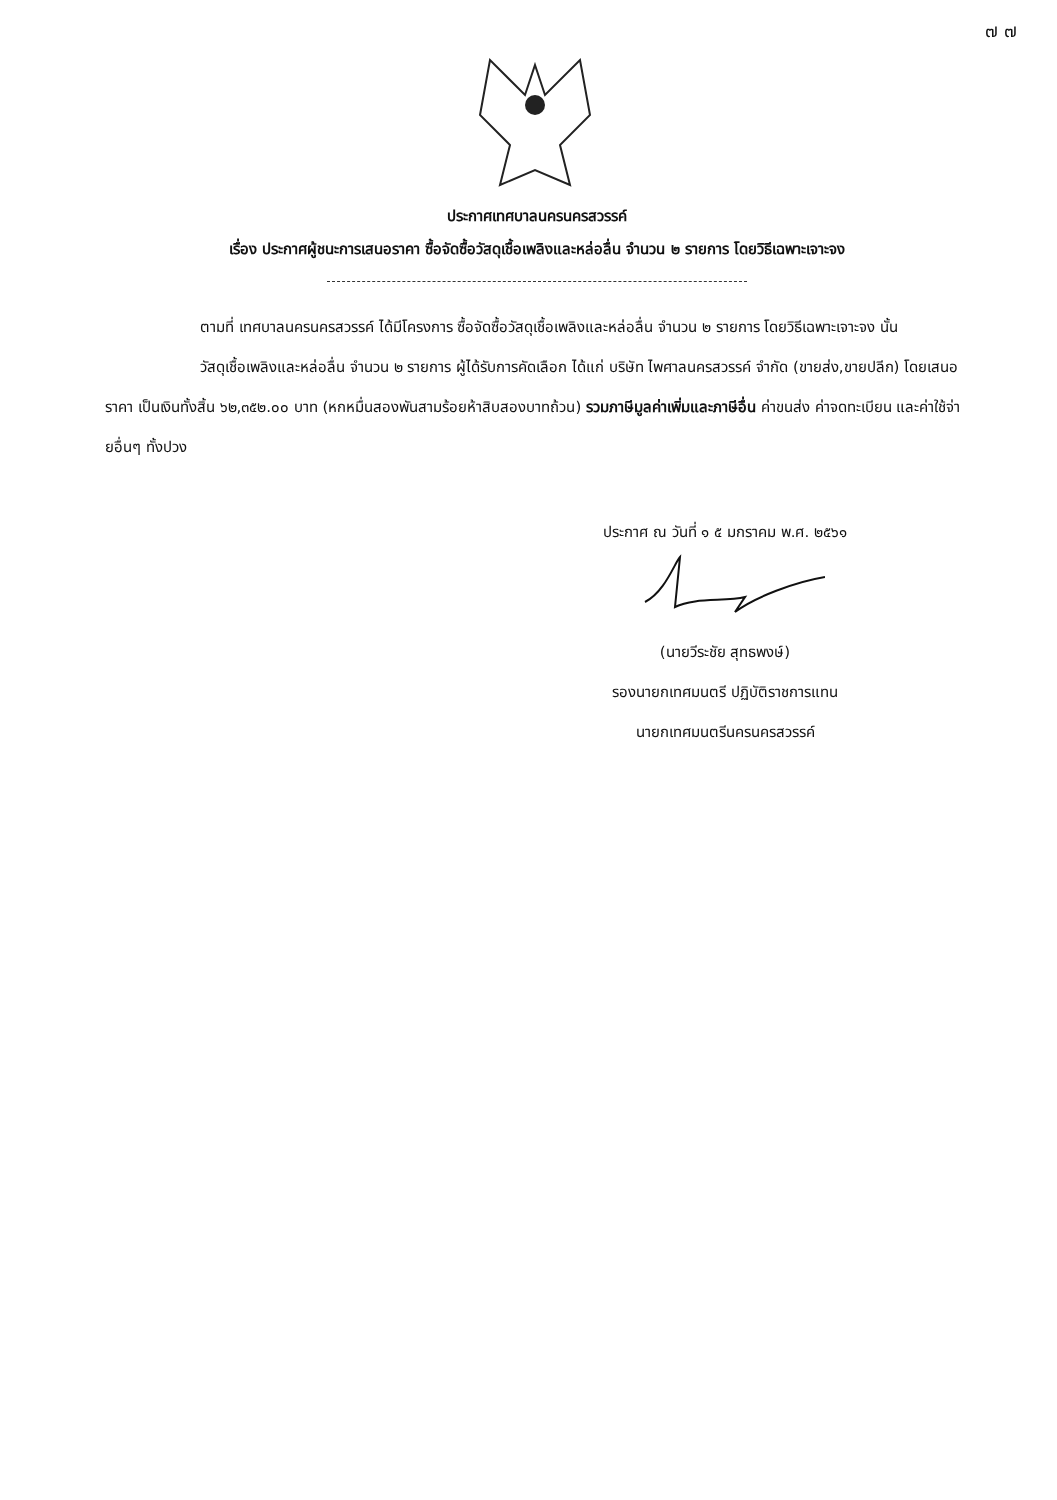๗ ๗
ประกาศเทศบาลนครนครสวรรค์
เรื่อง ประกาศผู้ชนะการเสนอราคา ซื้อจัดซื้อวัสดุเชื้อเพลิงและหล่อลื่น จำนวน ๒ รายการ โดยวิธีเฉพาะเจาะจง
ตามที่ เทศบาลนครนครสวรรค์ ได้มีโครงการ ซื้อจัดซื้อวัสดุเชื้อเพลิงและหล่อลื่น จำนวน ๒ รายการ โดยวิธีเฉพาะเจาะจง นั้น
วัสดุเชื้อเพลิงและหล่อลื่น จำนวน ๒ รายการ ผู้ได้รับการคัดเลือก ได้แก่ บริษัท ไพศาลนครสวรรค์ จำกัด (ขายส่ง,ขายปลีก) โดยเสนอราคา เป็นเงินทั้งสิ้น ๖๒,๓๕๒.๐๐ บาท (หกหมื่นสองพันสามร้อยห้าสิบสองบาทถ้วน) รวมภาษีมูลค่าเพิ่มและภาษีอื่น ค่าขนส่ง ค่าจดทะเบียน และค่าใช้จ่ายอื่นๆ ทั้งปวง
ประกาศ ณ วันที่ ๑ ๕ มกราคม พ.ศ. ๒๕๖๑
(นายวีระชัย สุทธพงษ์)
รองนายกเทศมนตรี ปฏิบัติราชการแทน
นายกเทศมนตรีนครนครสวรรค์